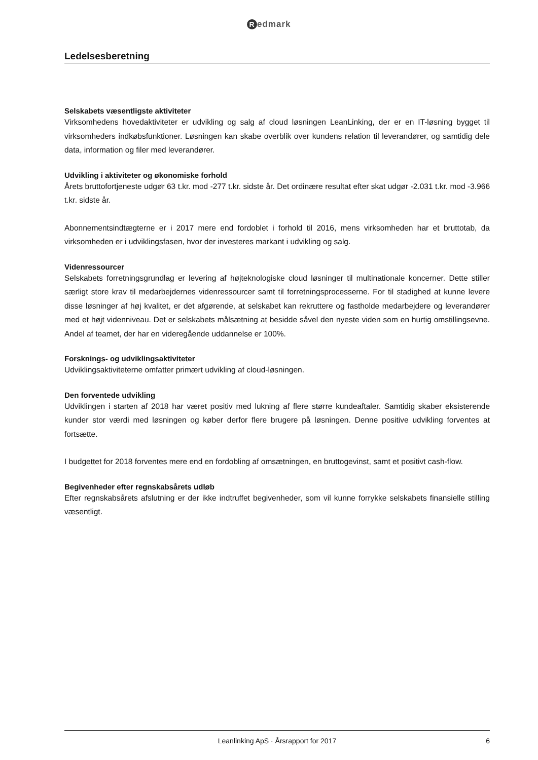Redmark
Ledelsesberetning
Selskabets væsentligste aktiviteter
Virksomhedens hovedaktiviteter er udvikling og salg af cloud løsningen LeanLinking, der er en IT-løsning bygget til virksomheders indkøbsfunktioner. Løsningen kan skabe overblik over kundens relation til leverandører, og samtidig dele data, information og filer med leverandører.
Udvikling i aktiviteter og økonomiske forhold
Årets bruttofortjeneste udgør 63 t.kr. mod -277 t.kr. sidste år. Det ordinære resultat efter skat udgør -2.031 t.kr. mod -3.966 t.kr. sidste år.
Abonnementsindtægterne er i 2017 mere end fordoblet i forhold til 2016, mens virksomheden har et bruttotab, da virksomheden er i udviklingsfasen, hvor der investeres markant i udvikling og salg.
Videnressourcer
Selskabets forretningsgrundlag er levering af højteknologiske cloud løsninger til multinationale koncerner. Dette stiller særligt store krav til medarbejdernes videnressourcer samt til forretningsprocesserne. For til stadighed at kunne levere disse løsninger af høj kvalitet, er det afgørende, at selskabet kan rekruttere og fastholde medarbejdere og leverandører med et højt videnniveau. Det er selskabets målsætning at besidde såvel den nyeste viden som en hurtig omstillingsevne. Andel af teamet, der har en videregående uddannelse er 100%.
Forsknings- og udviklingsaktiviteter
Udviklingsaktiviteterne omfatter primært udvikling af cloud-løsningen.
Den forventede udvikling
Udviklingen i starten af 2018 har været positiv med lukning af flere større kundeaftaler. Samtidig skaber eksisterende kunder stor værdi med løsningen og køber derfor flere brugere på løsningen. Denne positive udvikling forventes at fortsætte.
I budgettet for 2018 forventes mere end en fordobling af omsætningen, en bruttogevinst, samt et positivt cash-flow.
Begivenheder efter regnskabsårets udløb
Efter regnskabsårets afslutning er der ikke indtruffet begivenheder, som vil kunne forrykke selskabets finansielle stilling væsentligt.
Leanlinking ApS · Årsrapport for 2017 6